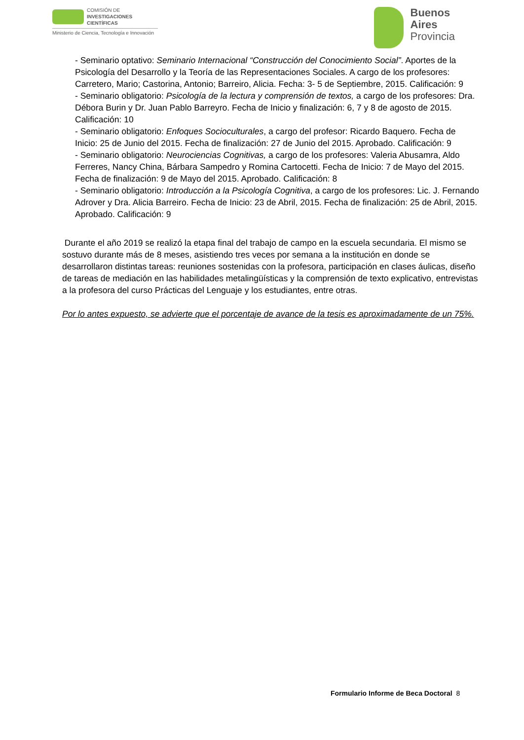COMISIÓN DE
INVESTIGACIONES CIENTÍFICAS
Ministerio de Ciencia, Tecnología e Innovación
Buenos
Aires
Provincia
- Seminario optativo: Seminario Internacional “Construcción del Conocimiento Social”. Aportes de la Psicología del Desarrollo y la Teoría de las Representaciones Sociales. A cargo de los profesores: Carretero, Mario; Castorina, Antonio; Barreiro, Alicia. Fecha: 3- 5 de Septiembre, 2015. Calificación: 9
- Seminario obligatorio: Psicología de la lectura y comprensión de textos, a cargo de los profesores: Dra. Débora Burin y Dr. Juan Pablo Barreyro. Fecha de Inicio y finalización: 6, 7 y 8 de agosto de 2015. Calificación: 10
- Seminario obligatorio: Enfoques Socioculturales, a cargo del profesor: Ricardo Baquero. Fecha de Inicio: 25 de Junio del 2015. Fecha de finalización: 27 de Junio del 2015. Aprobado. Calificación: 9
- Seminario obligatorio: Neurociencias Cognitivas, a cargo de los profesores: Valeria Abusamra, Aldo Ferreres, Nancy China, Bárbara Sampedro y Romina Cartocetti. Fecha de Inicio: 7 de Mayo del 2015. Fecha de finalización: 9 de Mayo del 2015. Aprobado. Calificación: 8
- Seminario obligatorio: Introducción a la Psicología Cognitiva, a cargo de los profesores: Lic. J. Fernando Adrover y Dra. Alicia Barreiro. Fecha de Inicio: 23 de Abril, 2015. Fecha de finalización: 25 de Abril, 2015. Aprobado. Calificación: 9
Durante el año 2019 se realizó la etapa final del trabajo de campo en la escuela secundaria. El mismo se sostuvo durante más de 8 meses, asistiendo tres veces por semana a la institución en donde se desarrollaron distintas tareas: reuniones sostenidas con la profesora, participación en clases áulicas, diseño de tareas de mediación en las habilidades metalingüísticas y la comprensión de texto explicativo, entrevistas a la profesora del curso Prácticas del Lenguaje y los estudiantes, entre otras.
Por lo antes expuesto, se advierte que el porcentaje de avance de la tesis es aproximadamente de un 75%.
Formulario Informe de Beca Doctoral 8